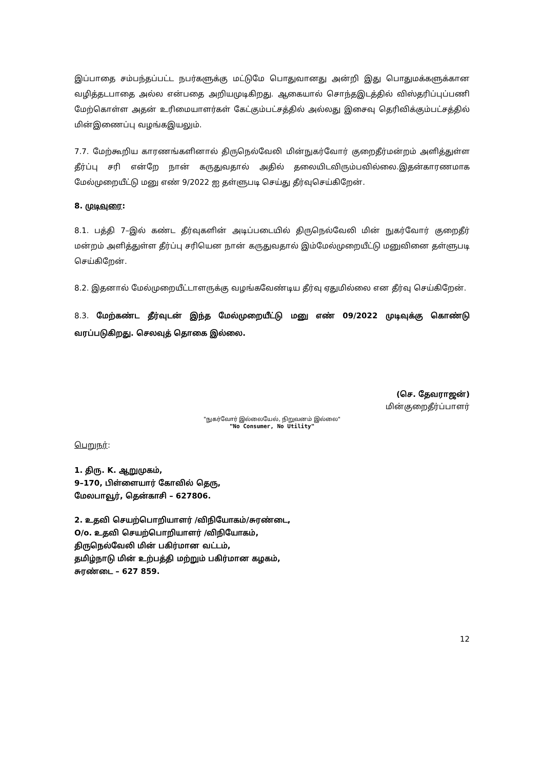இப்பாதை சம்பந்தப்பட்ட நபர்களுக்கு மட்டுமே பொதுவானது அன்றி இது பொதுமக்களுக்கான வழித்தடபாதை அல்ல என்பதை அறியமுடிகிறது. ஆகையால் சொந்தஇடத்தில் விஸ்தரிப்புப்பணி மேற்கொள்ள அதன் உரிமையாளர்கள் கேட்கும்பட்சத்தில் அல்லது இசைவு தெரிவிக்கும்பட்சத்தில் மின்இணைப்பு வழங்கஇயலும்.
7.7. மேற்கூறிய காரணங்களினால் திருநெல்வேலி மின்நுகர்வோர் குறைதீர்மன்றம் அளித்துள்ள தீர்ப்பு சரி என்றே நான் கருதுவதால் அதில் தலையிடவிரும்பவில்லை.இதன்காரணமாக மேல்முறையீட்டு மனு எண் 9/2022 ஐ தள்ளுபடி செய்து தீர்வுசெய்கிறேன்.
8. முடிவுரை:
8.1. பத்தி 7–இல் கண்ட தீர்வுகளின் அடிப்படையில் திருநெல்வேலி மின் நுகர்வோர் குறைதீர் மன்றம் அளித்துள்ள தீர்ப்பு சரியென நான் கருதுவதால் இம்மேல்முறையீட்டு மனுவினை தள்ளுபடி செய்கிறேன்.
8.2. இதனால் மேல்முறையீட்டாளருக்கு வழங்கவேண்டிய தீர்வு ஏதுமில்லை என தீர்வு செய்கிறேன்.
8.3. மேற்கண்ட தீர்வுடன் இந்த மேல்முறையீட்டு மனு எண் 09/2022 முடிவுக்கு கொண்டு வரப்படுகிறது. செலவுத் தொகை இல்லை.
(செ. தேவராஜன்)
மின்குறைதீர்ப்பாளர்
"நுகர்வோர் இல்லையேல், நிறுவனம் இல்லை"
"No Consumer, No Utility"
பெறுநர்:
1. திரு. K. ஆறுமுகம்,
9–170, பிள்ளையார் கோவில் தெரு,
மேலபாவூர், தென்காசி – 627806.
2. உதவி செயற்பொறியாளர் /விநியோகம்/சுரண்டை,
O/o. உதவி செயற்பொறியாளர் /விநியோகம்,
திருநெல்வேலி மின் பகிர்மான வட்டம்,
தமிழ்நாடு மின் உற்பத்தி மற்றும் பகிர்மான கழகம்,
சுரண்டை – 627 859.
12